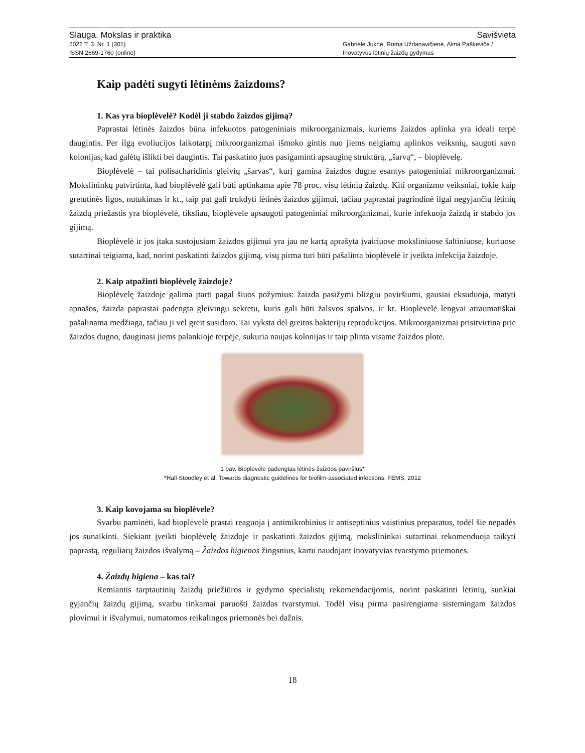Slauga. Mokslas ir praktika Savišvieta
2022 T. 3. Nr. 1 (301)
ISSN 2669-1760 (online) Gabrielė Juknė, Roma Uždanavičienė, Alma Paškevičė /
Inovatyvus lėtinių žaizdų gydymas
Kaip padėti sugyti lėtinėms žaizdoms?
1. Kas yra bioplėvelė? Kodėl ji stabdo žaizdos gijimą?
Paprastai lėtinės žaizdos būna infekuotos patogeniniais mikroorganizmais, kuriems žaizdos aplinka yra ideali terpė daugintis. Per ilgą evoliucijos laikotarpį mikroorganizmai išmoko gintis nuo jiems neigiamų aplinkos veiksnių, saugoti savo kolonijas, kad galėtų išlikti bei daugintis. Tai paskatino juos pasigaminti apsauginę struktūrą, „šarvą“, – bioplėvelę.
Bioplėvelė – tai polisacharidinis gleivių „šarvas“, kurį gamina žaizdos dugne esantys patogeniniai mikroorganizmai. Mokslininkų patvirtinta, kad bioplėvelė gali būti aptinkama apie 78 proc. visų lėtinių žaizdų. Kiti organizmo veiksniai, tokie kaip gretutinės ligos, nutukimas ir kt., taip pat gali trukdyti lėtinės žaizdos gijimui, tačiau paprastai pagrindinė ilgai negyjančių lėtinių žaizdų priežastis yra bioplėvelė, tiksliau, bioplėvele apsaugoti patogeniniai mikroorganizmai, kurie infekuoja žaizdą ir stabdo jos gijimą.
Bioplėvelė ir jos įtaka sustojusiam žaizdos gijimui yra jau ne kartą aprašyta įvairiuose moksliniuose šaltiniuose, kuriuose sutartinai teigiama, kad, norint paskatinti žaizdos gijimą, visų pirma turi būti pašalinta bioplėvelė ir įveikta infekcija žaizdoje.
2. Kaip atpažinti bioplėvelę žaizdoje?
Bioplėvelę žaizdoje galima įtarti pagal šiuos požymius: žaizda pasižymi blizgiu paviršiumi, gausiai eksuduoja, matyti apnašos, žaizda paprastai padengta gleivingu sekretu, kuris gali būti žalsvos spalvos, ir kt. Bioplėvelė lengvai atraumatiškai pašalinama medžiaga, tačiau ji vėl greit susidaro. Tai vyksta dėl greitos bakterijų reprodukcijos. Mikroorganizmai prisitvirtina prie žaizdos dugno, dauginasi jiems palankioje terpėje, sukuria naujas kolonijas ir taip plinta visame žaizdos plote.
1 pav. Bioplėvele padengtas lėtinės žaizdos paviršius*
*Hall-Stoodley et al. Towards diagnostic guidelines for biofilm-associated infections. FEMS, 2012
3. Kaip kovojama su bioplėvele?
Svarbu paminėti, kad bioplėvelė prastai reaguoja į antimikrobinius ir antiseptinius vaistinius preparatus, todėl šie nepadės jos sunaikinti. Siekiant įveikti bioplėvelę žaizdoje ir paskatinti žaizdos gijimą, mokslininkai sutartinai rekomenduoja taikyti paprastą, reguliarų žaizdos išvalymą – Žaizdos higienos žingsnius, kartu naudojant inovatyvias tvarstymo priemones.
4. Žaizdų higiena – kas tai?
Remiantis tarptautinių žaizdų priežiūros ir gydymo specialistų rekomendacijomis, norint paskatinti lėtinių, sunkiai gyjančių žaizdų gijimą, svarbu tinkamai paruošti žaizdas tvarstymui. Todėl visų pirma pasirengiama sistemingam žaizdos plovimui ir išvalymui, numatomos reikalingos priemonės bei dažnis.
18